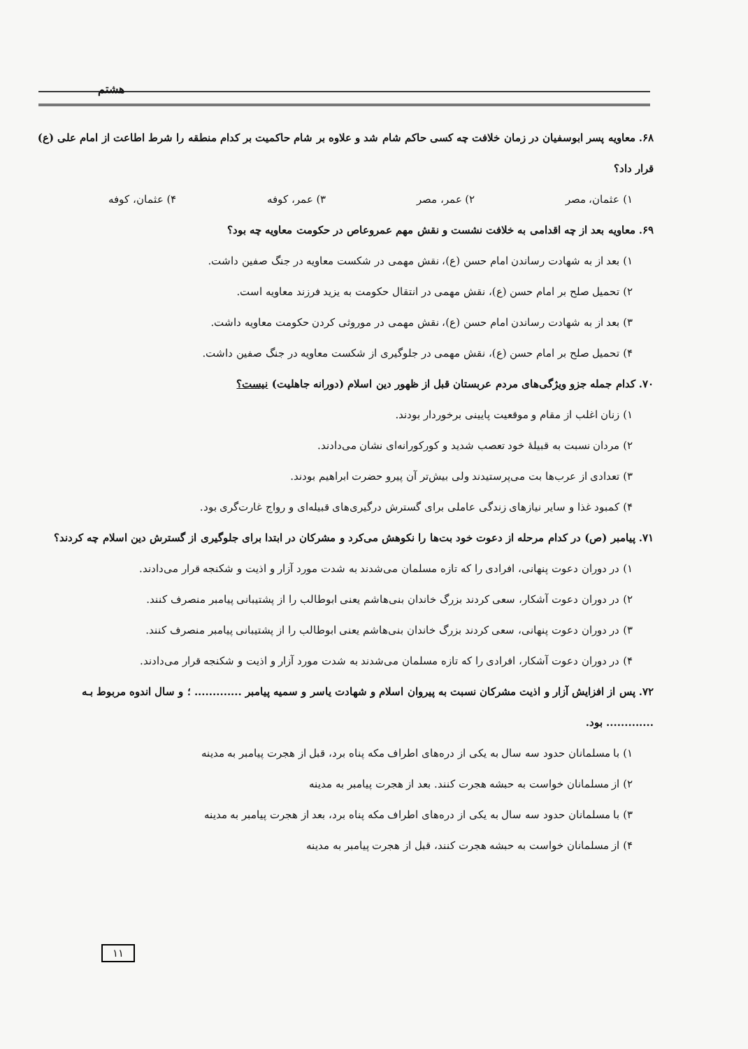هشتم
۶۸. معاویه پسر ابوسفیان در زمان خلافت چه کسی حاکم شام شد و علاوه بر شام حاکمیت بر کدام منطقه را شرط اطاعت از امام علی (ع) قرار داد؟
۱) عثمان، مصر ۲) عمر، مصر ۳) عمر، کوفه ۴) عثمان، کوفه
۶۹. معاویه بعد از چه اقدامی به خلافت نشست و نقش مهم عمروعاص در حکومت معاویه چه بود؟
۱) بعد از به شهادت رساندن امام حسن (ع)، نقش مهمی در شکست معاویه در جنگ صفین داشت.
۲) تحمیل صلح بر امام حسن (ع)، نقش مهمی در انتقال حکومت به یزید فرزند معاویه است.
۳) بعد از به شهادت رساندن امام حسن (ع)، نقش مهمی در موروثی کردن حکومت معاویه داشت.
۴) تحمیل صلح بر امام حسن (ع)، نقش مهمی در جلوگیری از شکست معاویه در جنگ صفین داشت.
۷۰. کدام جمله جزو ویژگی‌های مردم عربستان قبل از ظهور دین اسلام (دورانه جاهلیت) نیست؟
۱) زنان اغلب از مقام و موقعیت پایینی برخوردار بودند.
۲) مردان نسبت به قبیلهٔ خود تعصب شدید و کورکورانه‌ای نشان می‌دادند.
۳) تعدادی از عرب‌ها بت می‌پرستیدند ولی بیش‌تر آن پیرو حضرت ابراهیم بودند.
۴) کمبود غذا و سایر نیازهای زندگی عاملی برای گسترش درگیری‌های قبیله‌ای و رواج غارت‌گری بود.
۷۱. پیامبر (ص) در کدام مرحله از دعوت خود بت‌ها را نکوهش می‌کرد و مشرکان در ابتدا برای جلوگیری از گسترش دین اسلام چه کردند؟
۱) در دوران دعوت پنهانی، افرادی را که تازه مسلمان می‌شدند به شدت مورد آزار و اذیت و شکنجه قرار می‌دادند.
۲) در دوران دعوت آشکار، سعی کردند بزرگ خاندان بنی‌هاشم یعنی ابوطالب را از پشتیبانی پیامبر منصرف کنند.
۳) در دوران دعوت پنهانی، سعی کردند بزرگ خاندان بنی‌هاشم یعنی ابوطالب را از پشتیبانی پیامبر منصرف کنند.
۴) در دوران دعوت آشکار، افرادی را که تازه مسلمان می‌شدند به شدت مورد آزار و اذیت و شکنجه قرار می‌دادند.
۷۲. پس از افزایش آزار و اذیت مشرکان نسبت به پیروان اسلام و شهادت یاسر و سمیه پیامبر ............. ؛ و سال اندوه مربوط بـه ............. بود.
۱) با مسلمانان حدود سه سال به یکی از دره‌های اطراف مکه پناه برد، قبل از هجرت پیامبر به مدینه
۲) از مسلمانان خواست به حبشه هجرت کنند. بعد از هجرت پیامبر به مدینه
۳) با مسلمانان حدود سه سال به یکی از دره‌های اطراف مکه پناه برد، بعد از هجرت پیامبر به مدینه
۴) از مسلمانان خواست به حبشه هجرت کنند، قبل از هجرت پیامبر به مدینه
۱۱